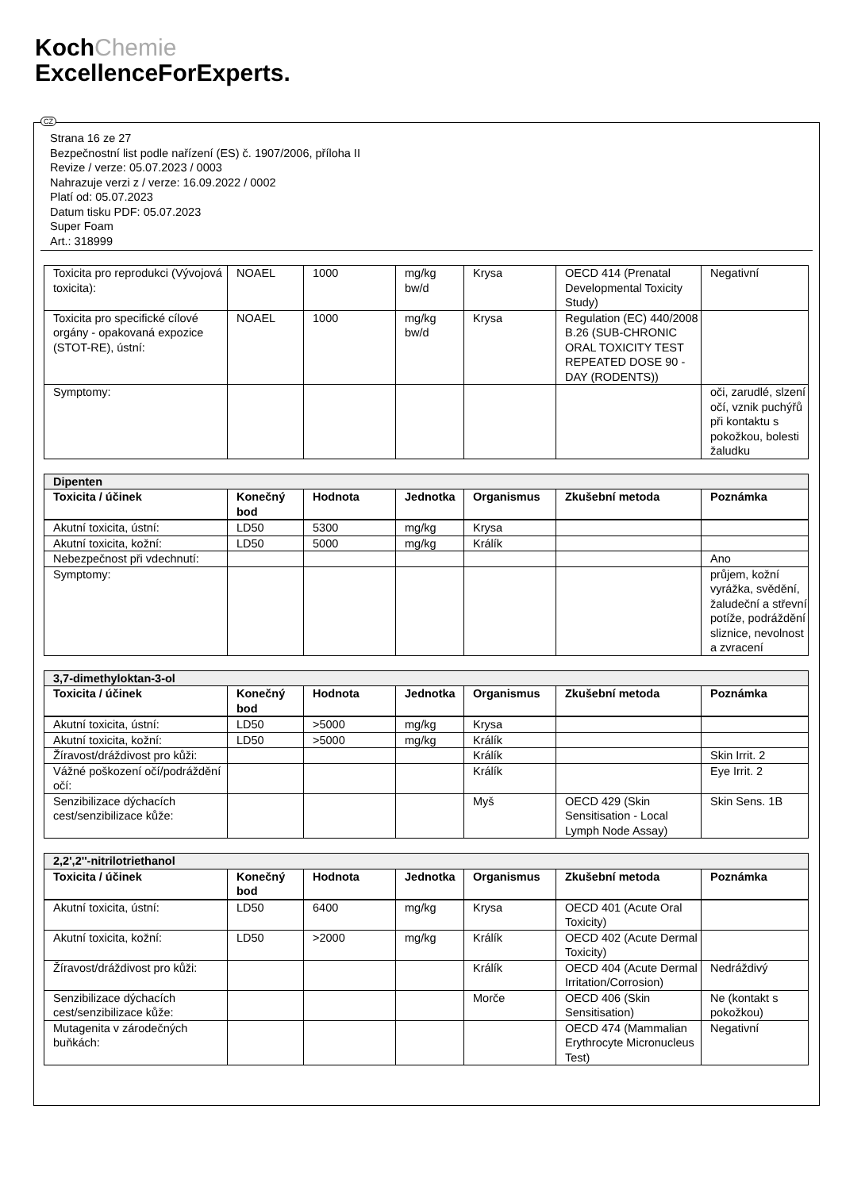KochChemie
ExcellenceForExperts.
CZ
Strana 16 ze 27
Bezpečnostní list podle nařízení (ES) č. 1907/2006, příloha II
Revize / verze: 05.07.2023 / 0003
Nahrazuje verzi z / verze: 16.09.2022 / 0002
Platí od: 05.07.2023
Datum tisku PDF: 05.07.2023
Super Foam
Art.: 318999
| Toxicita pro reprodukci (Vývojová toxicita): | NOAEL | 1000 | mg/kg bw/d | Krysa | OECD 414 (Prenatal Developmental Toxicity Study) | Negativní |
| Toxicita pro specifické cílové orgány - opakovaná expozice (STOT-RE), ústní: | NOAEL | 1000 | mg/kg bw/d | Krysa | Regulation (EC) 440/2008 B.26 (SUB-CHRONIC ORAL TOXICITY TEST REPEATED DOSE 90 - DAY (RODENTS)) | |
| Symptomy: | | | | | | oči, zarudlé, slzení očí, vznik puchýřů při kontaktu s pokožkou, bolesti žaludku |
| Dipenten | | | | | | |
| Toxicita / účinek | Konečný bod | Hodnota | Jednotka | Organismus | Zkušební metoda | Poznámka |
| Akutní toxicita, ústní: | LD50 | 5300 | mg/kg | Krysa | | |
| Akutní toxicita, kožní: | LD50 | 5000 | mg/kg | Králík | | |
| Nebezpečnost při vdechnutí: | | | | | | Ano |
| Symptomy: | | | | | | průjem, kožní vyrážka, svědění, žaludeční a střevní potíže, podráždění sliznice, nevolnost a zvracení |
| 3,7-dimethyloktan-3-ol | | | | | | |
| Toxicita / účinek | Konečný bod | Hodnota | Jednotka | Organismus | Zkušební metoda | Poznámka |
| Akutní toxicita, ústní: | LD50 | >5000 | mg/kg | Krysa | | |
| Akutní toxicita, kožní: | LD50 | >5000 | mg/kg | Králík | | |
| Žíravost/dráždivost pro kůži: | | | | Králík | | Skin Irrit. 2 |
| Vážné poškození očí/podráždění očí: | | | | Králík | | Eye Irrit. 2 |
| Senzibilizace dýchacích cest/senzibilizace kůže: | | | | Myš | OECD 429 (Skin Sensitisation - Local Lymph Node Assay) | Skin Sens. 1B |
| 2,2',2''-nitrilotriethanol | | | | | | |
| Toxicita / účinek | Konečný bod | Hodnota | Jednotka | Organismus | Zkušební metoda | Poznámka |
| Akutní toxicita, ústní: | LD50 | 6400 | mg/kg | Krysa | OECD 401 (Acute Oral Toxicity) | |
| Akutní toxicita, kožní: | LD50 | >2000 | mg/kg | Králík | OECD 402 (Acute Dermal Toxicity) | |
| Žíravost/dráždivost pro kůži: | | | | Králík | OECD 404 (Acute Dermal Irritation/Corrosion) | Nedráždivý |
| Senzibilizace dýchacích cest/senzibilizace kůže: | | | | Morče | OECD 406 (Skin Sensitisation) | Ne (kontakt s pokožkou) |
| Mutagenita v zárodečných buňkách: | | | | | OECD 474 (Mammalian Erythrocyte Micronucleus Test) | Negativní |